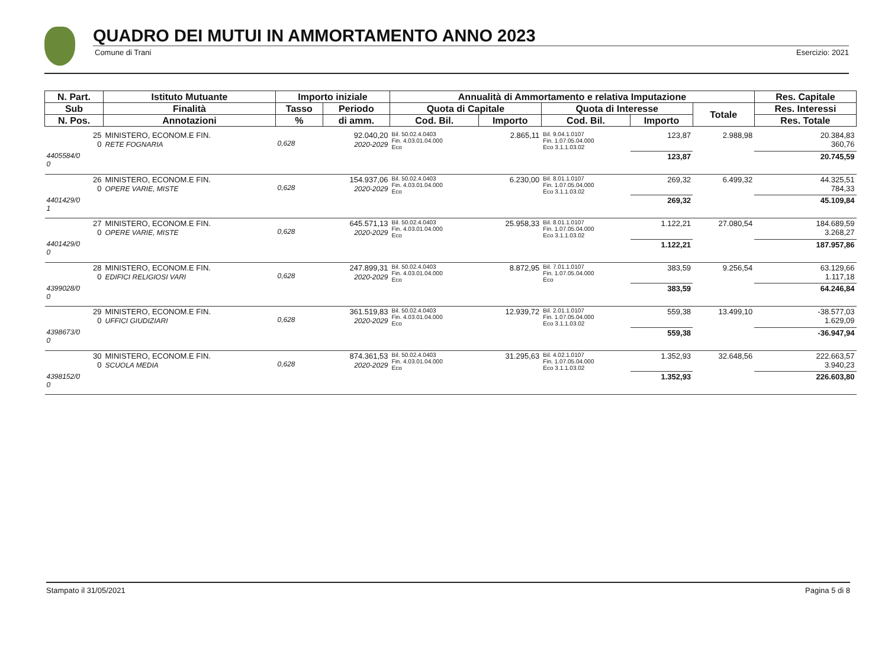QUADRO DEI MUTUI IN AMMORTAMENTO ANNO 2023
Comune di Trani Esercizio: 2021
| N. Part. | Istituto Mutuante | Importo iniziale | | Annualità di Ammortamento e relativa Imputazione | | | | | Res. Capitale |
| --- | --- | --- | --- | --- | --- | --- | --- | --- | --- |
| Sub | Finalità | Tasso | Periodo | Quota di Capitale | | Quota di Interesse | | Totale | Res. Interessi |
| N. Pos. | Annotazioni | % | di amm. | Cod. Bil. | Importo | Cod. Bil. | Importo | | Res. Totale |
| 25 0 | MINISTERO, ECONOM.E FIN. RETE FOGNARIA | 0,628 | 92.040,20 2020-2029 | Bil. 50.02.4.0403 Fin. 4.03.01.04.000 Eco | 2.865,11 | Bil. 9.04.1.0107 Fin. 1.07.05.04.000 Eco 3.1.1.03.02 | 123,87 | 2.988,98 | 20.384,83 360,76 |
| 4405584/0 0 | | | | | | | 123,87 | | 20.745,59 |
| 26 0 | MINISTERO, ECONOM.E FIN. OPERE VARIE, MISTE | 0,628 | 154.937,06 2020-2029 | Bil. 50.02.4.0403 Fin. 4.03.01.04.000 Eco | 6.230,00 | Bil. 8.01.1.0107 Fin. 1.07.05.04.000 Eco 3.1.1.03.02 | 269,32 | 6.499,32 | 44.325,51 784,33 |
| 4401429/0 1 | | | | | | | 269,32 | | 45.109,84 |
| 27 0 | MINISTERO, ECONOM.E FIN. OPERE VARIE, MISTE | 0,628 | 645.571,13 2020-2029 | Bil. 50.02.4.0403 Fin. 4.03.01.04.000 Eco | 25.958,33 | Bil. 8.01.1.0107 Fin. 1.07.05.04.000 Eco 3.1.1.03.02 | 1.122,21 | 27.080,54 | 184.689,59 3.268,27 |
| 4401429/0 0 | | | | | | | 1.122,21 | | 187.957,86 |
| 28 0 | MINISTERO, ECONOM.E FIN. EDIFICI RELIGIOSI VARI | 0,628 | 247.899,31 2020-2029 | Bil. 50.02.4.0403 Fin. 4.03.01.04.000 Eco | 8.872,95 | Bil. 7.01.1.0107 Fin. 1.07.05.04.000 Eco | 383,59 | 9.256,54 | 63.129,66 1.117,18 |
| 4399028/0 0 | | | | | | | 383,59 | | 64.246,84 |
| 29 0 | MINISTERO, ECONOM.E FIN. UFFICI GIUDIZIARI | 0,628 | 361.519,83 2020-2029 | Bil. 50.02.4.0403 Fin. 4.03.01.04.000 Eco | 12.939,72 | Bil. 2.01.1.0107 Fin. 1.07.05.04.000 Eco 3.1.1.03.02 | 559,38 | 13.499,10 | -38.577,03 1.629,09 |
| 4398673/0 0 | | | | | | | 559,38 | | -36.947,94 |
| 30 0 | MINISTERO, ECONOM.E FIN. SCUOLA MEDIA | 0,628 | 874.361,53 2020-2029 | Bil. 50.02.4.0403 Fin. 4.03.01.04.000 Eco | 31.295,63 | Bil. 4.02.1.0107 Fin. 1.07.05.04.000 Eco 3.1.1.03.02 | 1.352,93 | 32.648,56 | 222.663,57 3.940,23 |
| 4398152/0 0 | | | | | | | 1.352,93 | | 226.603,80 |
Stampato il 31/05/2021 Pagina 5 di 8